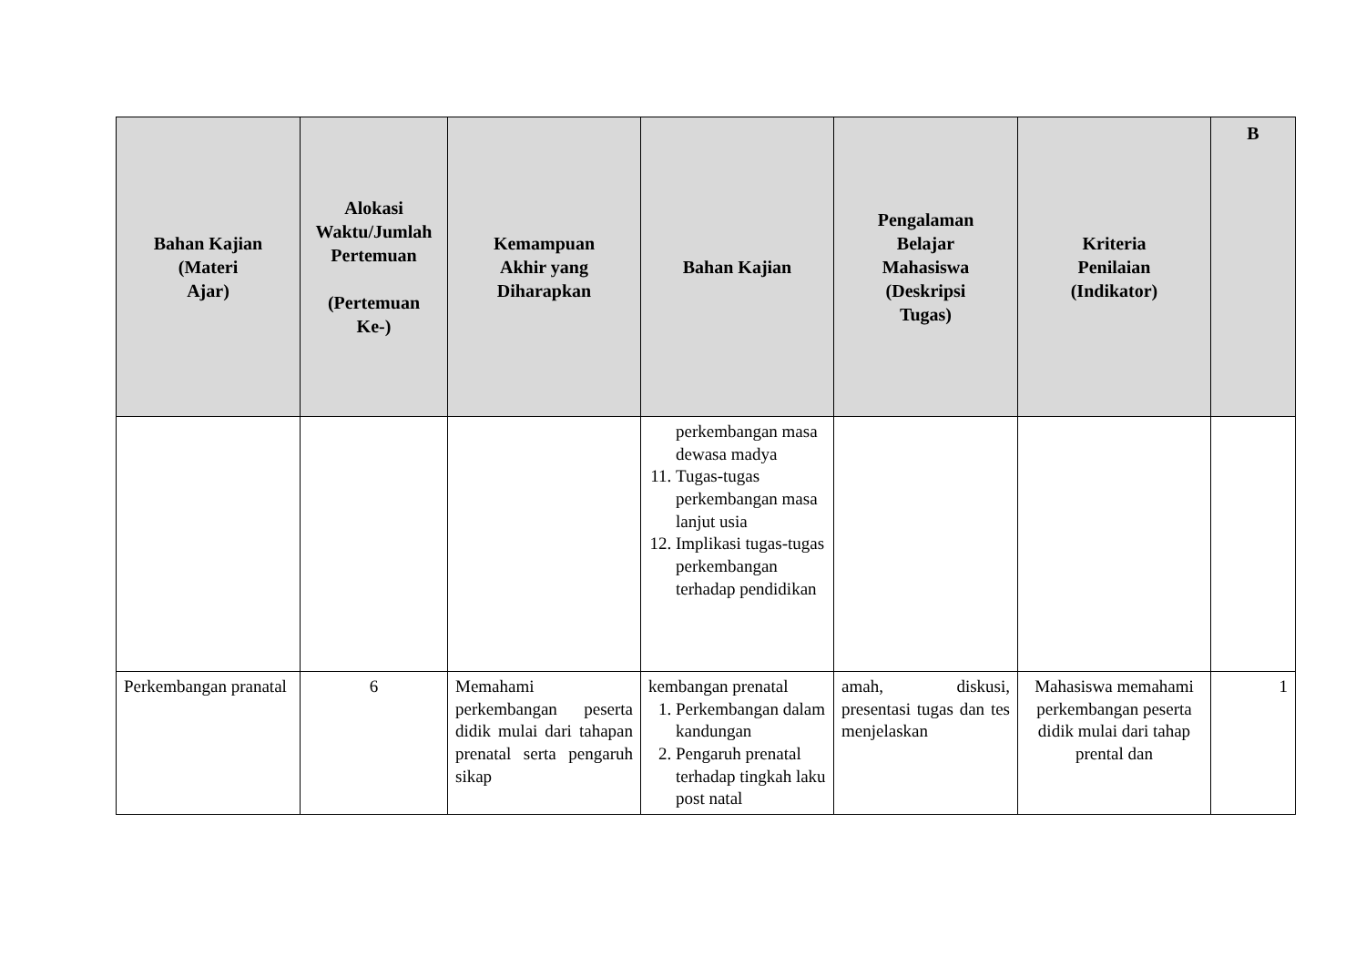| Bahan Kajian (Materi Ajar) | Alokasi Waktu/Jumlah Pertemuan (Pertemuan Ke-) | Kemampuan Akhir yang Diharapkan | Bahan Kajian | Pengalaman Belajar Mahasiswa (Deskripsi Tugas) | Kriteria Penilaian (Indikator) | B |
| --- | --- | --- | --- | --- | --- | --- |
| | | | perkembangan masa dewasa madya 11. Tugas-tugas perkembangan masa lanjut usia 12. Implikasi tugas-tugas perkembangan terhadap pendidikan | | | |
| Perkembangan pranatal | 6 | Memahami perkembangan peserta didik mulai dari tahapan prenatal serta pengaruh sikap | kembangan prenatal 1. Perkembangan dalam kandungan 2. Pengaruh prenatal terhadap tingkah laku post natal | amah, diskusi, presentasi tugas dan tes menjelaskan | Mahasiswa memahami perkembangan peserta didik mulai dari tahap prental dan | 1 |